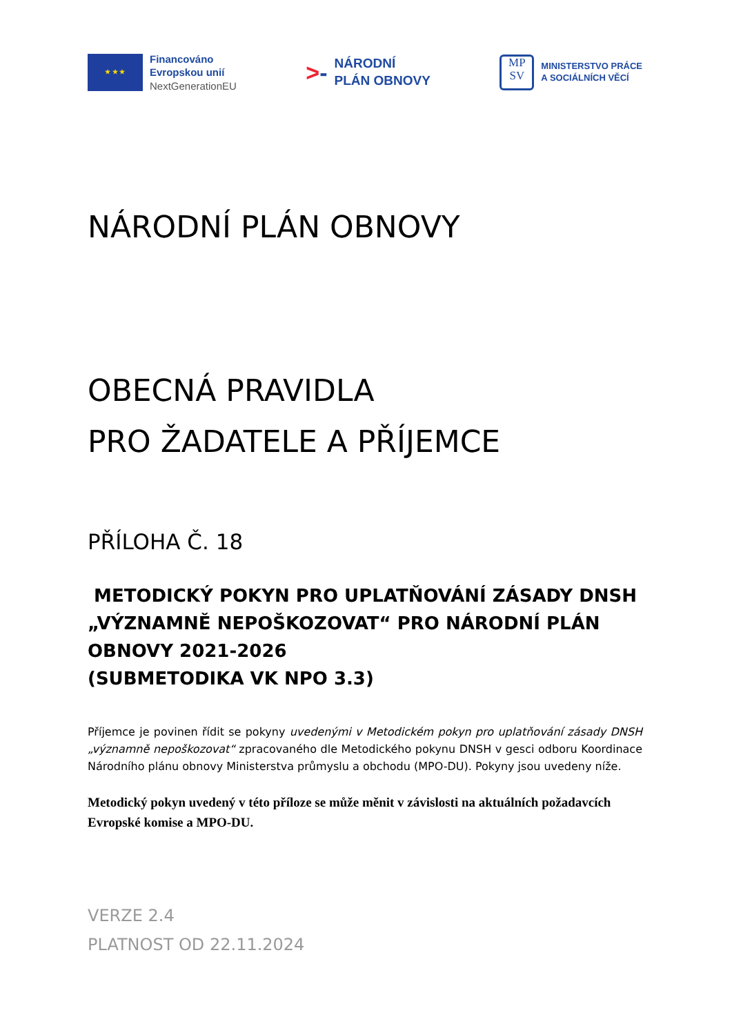★ ★ ★
Financováno
Evropskou unií
NextGenerationEU
>-
NÁRODNÍ
PLÁN OBNOVY
MP
SV
MINISTERSTVO PRÁCE
A SOCIÁLNÍCH VĚCÍ
NÁRODNÍ PLÁN OBNOVY
OBECNÁ PRAVIDLA
PRO ŽADATELE A PŘÍJEMCE
PŘÍLOHA Č. 18
METODICKÝ POKYN PRO UPLATŇOVÁNÍ ZÁSADY DNSH „VÝZNAMNĚ NEPOŠKOZOVAT“ PRO NÁRODNÍ PLÁN OBNOVY 2021-2026
(SUBMETODIKA VK NPO 3.3)
Příjemce je povinen řídit se pokyny uvedenými v Metodickém pokyn pro uplatňování zásady DNSH „významně nepoškozovat“ zpracovaného dle Metodického pokynu DNSH v gesci odboru Koordinace Národního plánu obnovy Ministerstva průmyslu a obchodu (MPO-DU). Pokyny jsou uvedeny níže.
Metodický pokyn uvedený v této příloze se může měnit v závislosti na aktuálních požadavcích Evropské komise a MPO-DU.
VERZE 2.4
PLATNOST OD 22.11.2024